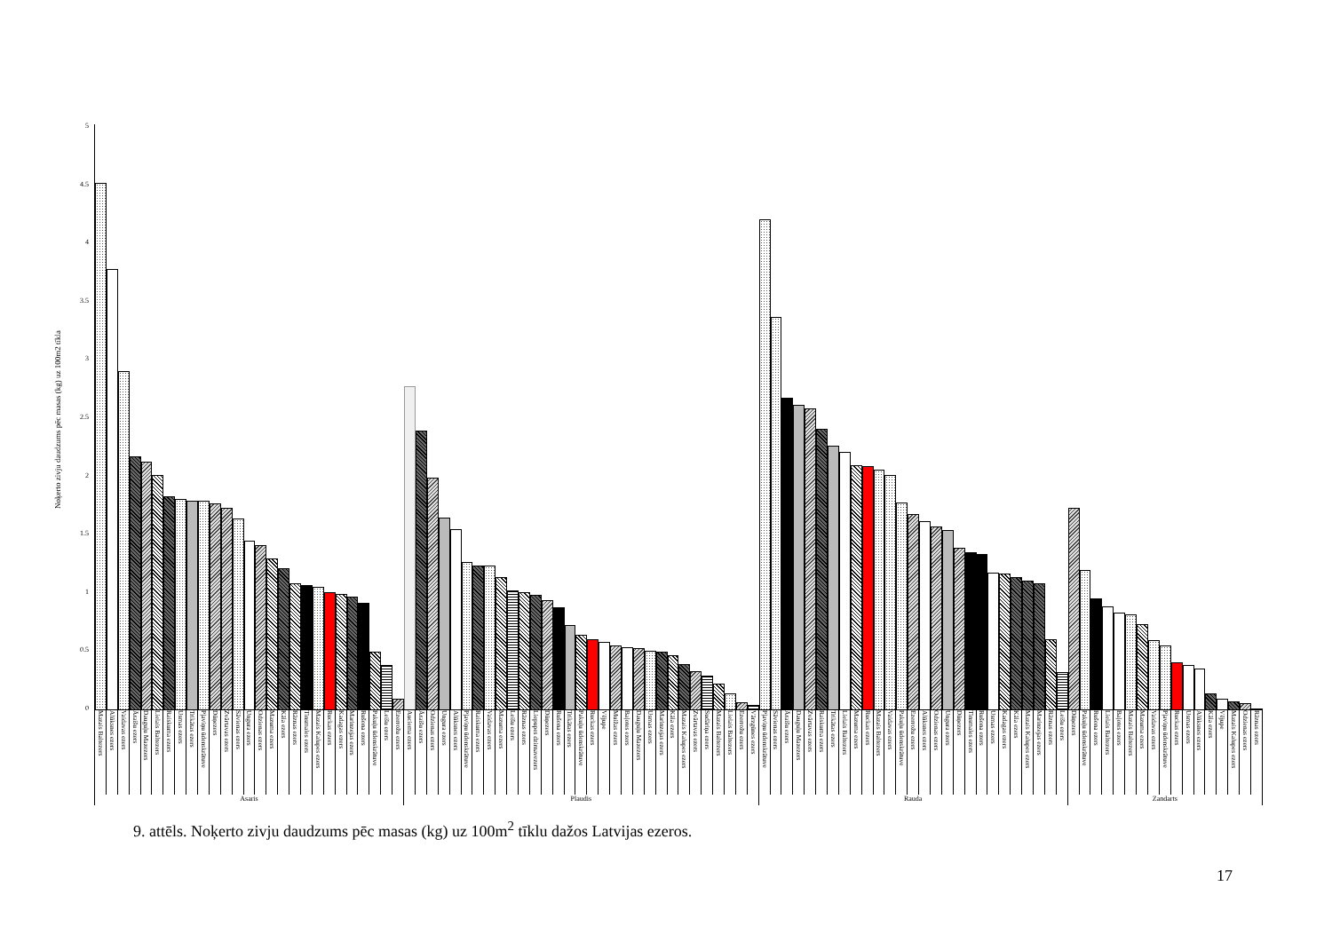Noķerto zivju daudzums pēc masas (kg) uz 100m2 tīkla
5
4.5
4
3.5
3
2.5
2
1.5
1
0.5
0
Mazais Baltezers Alūksnes ezers Vaidavas ezers Āraišu ezers Dauguļu Mazezers Lielais Baltezers Raiskuma ezers Usmas ezers Trikātas ezers Pļaviņu ūdenskrātuve Dūņezers Zvārtavas ezers Sāvienas ezers Ungura ezers Odzienas ezers Mazuma ezers Kāla ezers Rāznas ezers Tinsmales ezers Mazais Kalupes ezers Ruckas ezers Kadagas ezers Marinzejas ezers Rušona ezers Pakuļu ūdenskrātuve Leišu ezers Ezerrožu ezers Auciema ezers Āraišu ezers Odzienas ezers Ungura ezers Alūksnes ezers Pļaviņu ūdenskrātuve Raiskuma ezers Vaidavas ezers Mazuma ezers Leišu ezers Rāznas ezers Liepupes dzirnavezers Dūņezers Rušona ezers Trikātas ezers Pakuļu ūdenskrātuve Ruckas ezers Vējupe Muižas ezers Baļotes ezers Dauguļu Mazezers Usmas ezers Marinzejas ezers Kāla ezers Mazais Kalupes ezers Zvārtavas ezers Sudāriņa ezers Mazais Baltezers Lielais Baltezers Ezerrožu ezers Vārzgūnes ezers Pļaviņu ūdenskrātuve Sāvienas ezers Āraišu ezers Dauguļu Mazezers Zvārtavas ezers Raiskuma ezers Trikātas ezers Lielais Baltezers Mazuma ezers Ruckas ezers Mazais Baltezers Vaidavas ezers Pakuļu ūdenskrātuve Ezerrožu ezers Alūksnes ezers Odzienas ezers Ungura ezers Dūņezers Tinsmales ezers Rušona ezers Usmas ezers Kadagas ezers Kāla ezers Mazais Kalupes ezers Marinzejas ezers Rāznas ezers Leišu ezers Dūņezers Pakuļu ūdenskrātuve Rušona ezers Lielais Baltezers Baļotes ezers Mazais Baltezers Mazuma ezers Vaidavas ezers Pļaviņu ūdenskrātuve Ruckas ezers Usmas ezers Alūksnes ezers Kāla ezers Vējupe Mazais Kalupes ezers Odzienas ezers Rāznas ezers
Asaris Plaudis Rauda Zandarts
9. attēls. Noķerto zivju daudzums pēc masas (kg) uz 100m<sup>2</sup> tīklu dažos Latvijas ezeros.
17